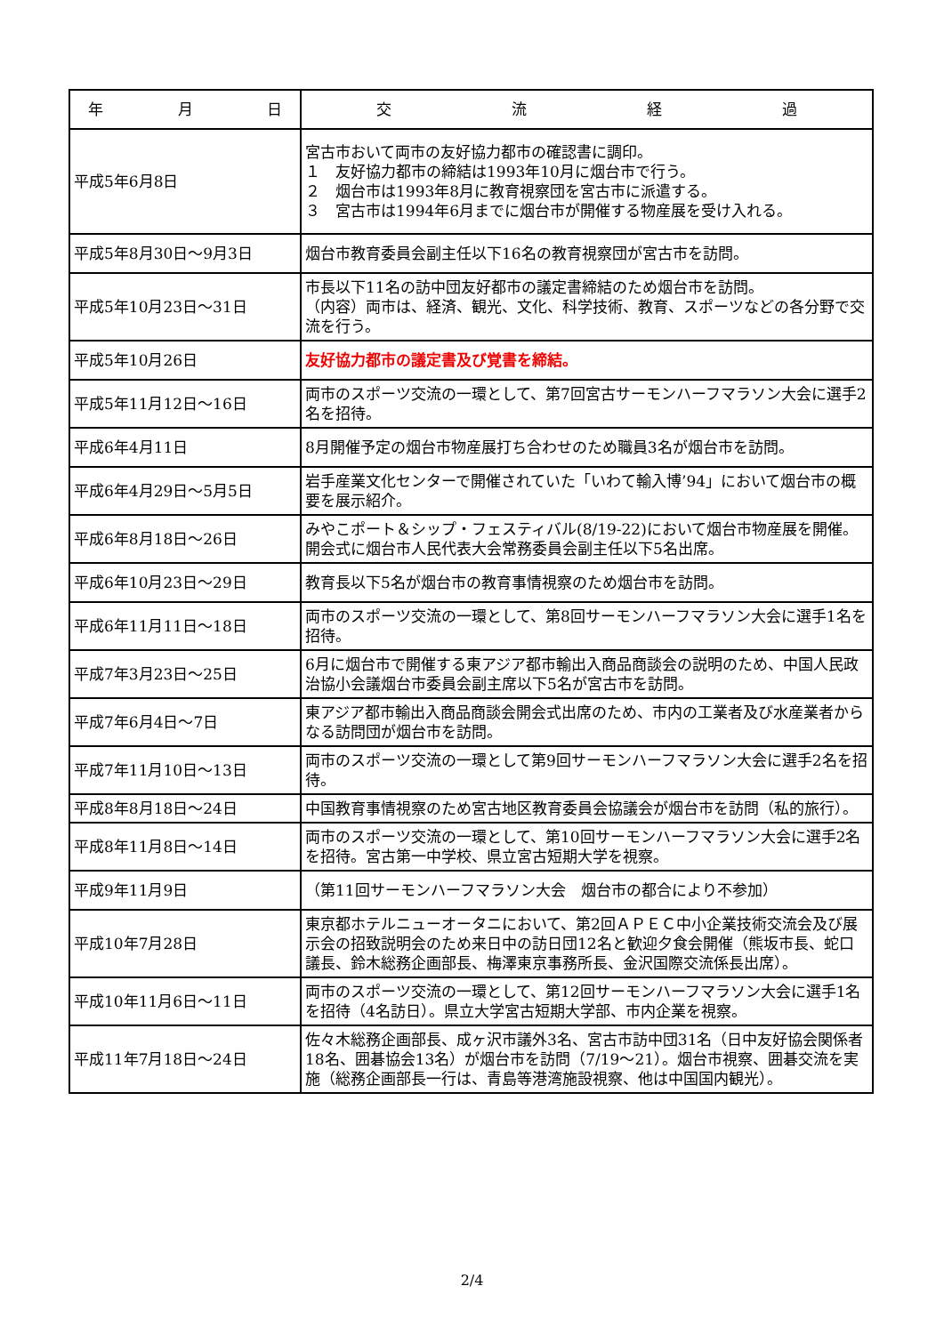| 年 月 日 | 交 流 経 過 |
| --- | --- |
| 平成5年6月8日 | 宮古市おいて両市の友好協力都市の確認書に調印。 １ 友好協力都市の締結は1993年10月に烟台市で行う。 ２ 烟台市は1993年8月に教育視察団を宮古市に派遣する。 ３ 宮古市は1994年6月までに烟台市が開催する物産展を受け入れる。 |
| 平成5年8月30日～9月3日 | 烟台市教育委員会副主任以下16名の教育視察団が宮古市を訪問。 |
| 平成5年10月23日～31日 | 市長以下11名の訪中団友好都市の議定書締結のため烟台市を訪問。 （内容）両市は、経済、観光、文化、科学技術、教育、スポーツなどの各分野で交流を行う。 |
| 平成5年10月26日 | 友好協力都市の議定書及び覚書を締結。 |
| 平成5年11月12日～16日 | 両市のスポーツ交流の一環として、第7回宮古サーモンハーフマラソン大会に選手2名を招待。 |
| 平成6年4月11日 | 8月開催予定の烟台市物産展打ち合わせのため職員3名が烟台市を訪問。 |
| 平成6年4月29日～5月5日 | 岩手産業文化センターで開催されていた「いわて輸入博’94」において烟台市の概要を展示紹介。 |
| 平成6年8月18日～26日 | みやこポート＆シップ・フェスティバル(8/19-22)において烟台市物産展を開催。開会式に烟台市人民代表大会常務委員会副主任以下5名出席。 |
| 平成6年10月23日～29日 | 教育長以下5名が烟台市の教育事情視察のため烟台市を訪問。 |
| 平成6年11月11日～18日 | 両市のスポーツ交流の一環として、第8回サーモンハーフマラソン大会に選手1名を招待。 |
| 平成7年3月23日～25日 | 6月に烟台市で開催する東アジア都市輸出入商品商談会の説明のため、中国人民政治協小会議烟台市委員会副主席以下5名が宮古市を訪問。 |
| 平成7年6月4日～7日 | 東アジア都市輸出入商品商談会開会式出席のため、市内の工業者及び水産業者からなる訪問団が烟台市を訪問。 |
| 平成7年11月10日～13日 | 両市のスポーツ交流の一環として第9回サーモンハーフマラソン大会に選手2名を招待。 |
| 平成8年8月18日～24日 | 中国教育事情視察のため宮古地区教育委員会協議会が烟台市を訪問（私的旅行）。 |
| 平成8年11月8日～14日 | 両市のスポーツ交流の一環として、第10回サーモンハーフマラソン大会に選手2名を招待。宮古第一中学校、県立宮古短期大学を視察。 |
| 平成9年11月9日 | （第11回サーモンハーフマラソン大会 烟台市の都合により不参加） |
| 平成10年7月28日 | 東京都ホテルニューオータニにおいて、第2回ＡＰＥＣ中小企業技術交流会及び展示会の招致説明会のため来日中の訪日団12名と歓迎夕食会開催（熊坂市長、蛇口議長、鈴木総務企画部長、梅澤東京事務所長、金沢国際交流係長出席）。 |
| 平成10年11月6日～11日 | 両市のスポーツ交流の一環として、第12回サーモンハーフマラソン大会に選手1名を招待（4名訪日）。県立大学宮古短期大学部、市内企業を視察。 |
| 平成11年7月18日～24日 | 佐々木総務企画部長、成ヶ沢市議外3名、宮古市訪中団31名（日中友好協会関係者18名、囲碁協会13名）が烟台市を訪問（7/19～21）。烟台市視察、囲碁交流を実施（総務企画部長一行は、青島等港湾施設視察、他は中国国内観光）。 |
2/4